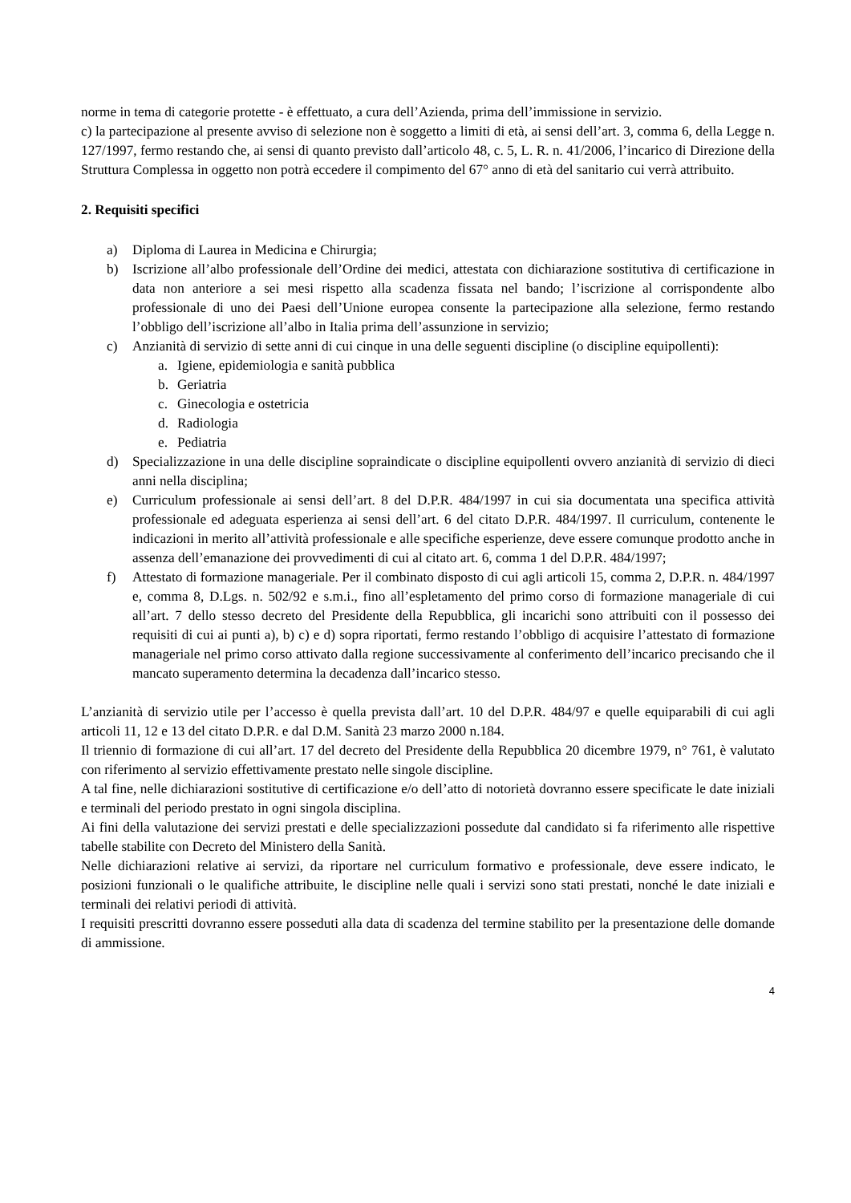norme in tema di categorie protette - è effettuato, a cura dell’Azienda, prima dell’immissione in servizio.
c) la partecipazione al presente avviso di selezione non è soggetto a limiti di età, ai sensi dell’art. 3, comma 6, della Legge n. 127/1997, fermo restando che, ai sensi di quanto previsto dall’articolo 48, c. 5, L. R. n. 41/2006, l’incarico di Direzione della Struttura Complessa in oggetto non potrà eccedere il compimento del 67° anno di età del sanitario cui verrà attribuito.
2. Requisiti specifici
a) Diploma di Laurea in Medicina e Chirurgia;
b) Iscrizione all’albo professionale dell’Ordine dei medici, attestata con dichiarazione sostitutiva di certificazione in data non anteriore a sei mesi rispetto alla scadenza fissata nel bando; l’iscrizione al corrispondente albo professionale di uno dei Paesi dell’Unione europea consente la partecipazione alla selezione, fermo restando l’obbligo dell’iscrizione all’albo in Italia prima dell’assunzione in servizio;
c) Anzianità di servizio di sette anni di cui cinque in una delle seguenti discipline (o discipline equipollenti):
a. Igiene, epidemiologia e sanità pubblica
b. Geriatria
c. Ginecologia e ostetricia
d. Radiologia
e. Pediatria
d) Specializzazione in una delle discipline sopraindicate o discipline equipollenti ovvero anzianità di servizio di dieci anni nella disciplina;
e) Curriculum professionale ai sensi dell’art. 8 del D.P.R. 484/1997 in cui sia documentata una specifica attività professionale ed adeguata esperienza ai sensi dell’art. 6 del citato D.P.R. 484/1997. Il curriculum, contenente le indicazioni in merito all’attività professionale e alle specifiche esperienze, deve essere comunque prodotto anche in assenza dell’emanazione dei provvedimenti di cui al citato art. 6, comma 1 del D.P.R. 484/1997;
f) Attestato di formazione manageriale. Per il combinato disposto di cui agli articoli 15, comma 2, D.P.R. n. 484/1997 e, comma 8, D.Lgs. n. 502/92 e s.m.i., fino all’espletamento del primo corso di formazione manageriale di cui all’art. 7 dello stesso decreto del Presidente della Repubblica, gli incarichi sono attribuiti con il possesso dei requisiti di cui ai punti a), b) c) e d) sopra riportati, fermo restando l’obbligo di acquisire l’attestato di formazione manageriale nel primo corso attivato dalla regione successivamente al conferimento dell’incarico precisando che il mancato superamento determina la decadenza dall’incarico stesso.
L’anzianità di servizio utile per l’accesso è quella prevista dall’art. 10 del D.P.R. 484/97 e quelle equiparabili di cui agli articoli 11, 12 e 13 del citato D.P.R. e dal D.M. Sanità 23 marzo 2000 n.184.
Il triennio di formazione di cui all’art. 17 del decreto del Presidente della Repubblica 20 dicembre 1979, n° 761, è valutato con riferimento al servizio effettivamente prestato nelle singole discipline.
A tal fine, nelle dichiarazioni sostitutive di certificazione e/o dell’atto di notorietà dovranno essere specificate le date iniziali e terminali del periodo prestato in ogni singola disciplina.
Ai fini della valutazione dei servizi prestati e delle specializzazioni possedute dal candidato si fa riferimento alle rispettive tabelle stabilite con Decreto del Ministero della Sanità.
Nelle dichiarazioni relative ai servizi, da riportare nel curriculum formativo e professionale, deve essere indicato, le posizioni funzionali o le qualifiche attribuite, le discipline nelle quali i servizi sono stati prestati, nonché le date iniziali e terminali dei relativi periodi di attività.
I requisiti prescritti dovranno essere posseduti alla data di scadenza del termine stabilito per la presentazione delle domande di ammissione.
4